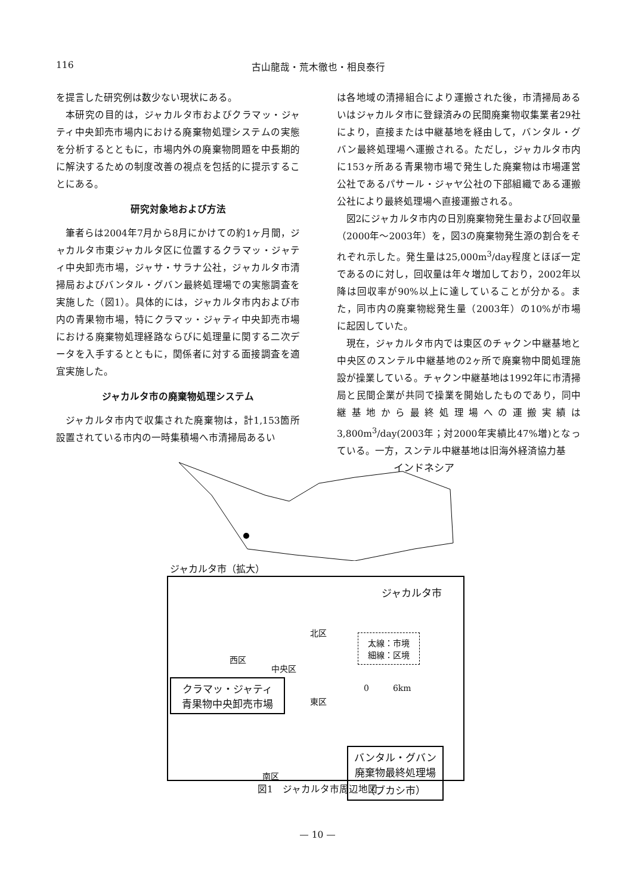116 古山龍哉・荒木徹也・相良泰行
を提言した研究例は数少ない現状にある。
本研究の目的は，ジャカルタ市およびクラマッ・ジャティ中央卸売市場内における廃棄物処理システムの実態を分析するとともに，市場内外の廃棄物問題を中長期的に解決するための制度改善の視点を包括的に提示することにある。
研究対象地および方法
筆者らは2004年7月から8月にかけての約1ヶ月間，ジャカルタ市東ジャカルタ区に位置するクラマッ・ジャティ中央卸売市場，ジャサ・サラナ公社，ジャカルタ市清掃局およびバンタル・グバン最終処理場での実態調査を実施した（図1）。具体的には，ジャカルタ市内および市内の青果物市場，特にクラマッ・ジャティ中央卸売市場における廃棄物処理経路ならびに処理量に関する二次データを入手するとともに，関係者に対する面接調査を適宜実施した。
ジャカルタ市の廃棄物処理システム
ジャカルタ市内で収集された廃棄物は，計1,153箇所設置されている市内の一時集積場へ市清掃局あるい
は各地域の清掃組合により運搬された後，市清掃局あるいはジャカルタ市に登録済みの民間廃棄物収集業者29社により，直接または中継基地を経由して，バンタル・グバン最終処理場へ運搬される。ただし，ジャカルタ市内に153ヶ所ある青果物市場で発生した廃棄物は市場運営公社であるパサール・ジャヤ公社の下部組織である運搬公社により最終処理場へ直接運搬される。
図2にジャカルタ市内の日別廃棄物発生量および回収量（2000年～2003年）を，図3の廃棄物発生源の割合をそれぞれ示した。発生量は25,000m<sup>3</sup>/day程度とほぼ一定であるのに対し，回収量は年々増加しており，2002年以降は回収率が90%以上に達していることが分かる。また，同市内の廃棄物総発生量（2003年）の10%が市場に起因していた。
現在，ジャカルタ市内では東区のチャクン中継基地と中央区のスンテル中継基地の2ヶ所で廃棄物中間処理施設が操業している。チャクン中継基地は1992年に市清掃局と民間企業が共同で操業を開始したものであり，同中継基地から最終処理場への運搬実績は3,800m<sup>3</sup>/day(2003年；対2000年実績比47%増)となっている。一方，スンテル中継基地は旧海外経済協力基
インドネシア
ジャカルタ市（拡大）
ジャカルタ市
太線：市境
細線：区境
北区
西区
中央区
東区
南区
0 6km
クラマッ・ジャティ
青果物中央卸売市場
バンタル・グバン
廃棄物最終処理場
（ブカシ市）
図1　ジャカルタ市周辺地図
— 10 —